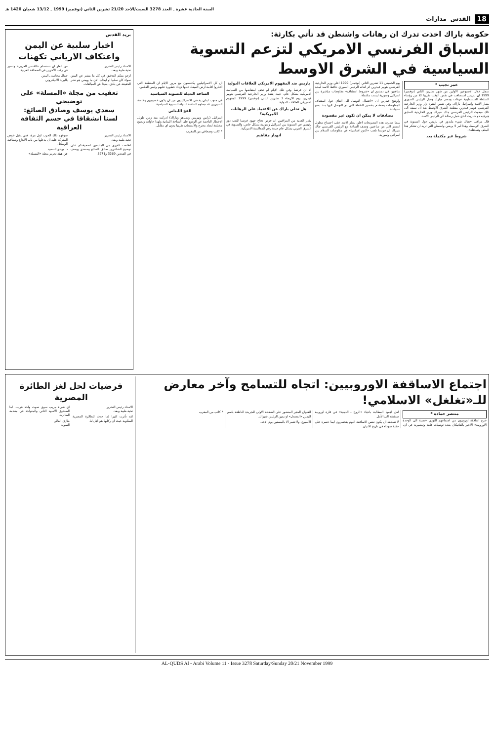السنة الحادية عشرة ـ العدد 3278 السبت/الاحد 21/20 تشرين الثاني (نوفمبر) 1999 ـ 13/12 شعبان 1420 هـ
18 القدس مدارات
حكومة باراك اخذت تدرك ان رهانات واشنطن قد تأتي بكارثة:
السباق الفرنسي الامريكي لتزعم التسوية السياسية في الشرق الاوسط
عمر نجيب *
سجل خلال الاسبوعين الاولين من شهر تشرين الثاني (نوفمبر) 1999 ان باريس استضافت في نفس الوقت تقريبا كلا من رؤساء السلطة الفلسطينية عرفات ومصر مبارك ونجل الرئيس السوري بشار الاسد واسرائيل باراك، وفي نفس الفترة زار وزير الخارجية الفرنسي هوبير فيدرين منطقة الشرق الاوسط بعد ان سبقه الى ذلك مبعوث الرئيس الفرنسي جاك شيراك وزير الخارجية السابق هيرفيه دو شاريت الذي حمل رسالة الى الرئيس الاسد.
قال مراقب «هناك شيء مايدور في باريس حول التسوية في الشرق الاوسط، وهذا امر لا يرضي واشنطن التي تريد ان تحتكر هذا الملف وتستغله».
شروط غير مكتملة بعد
يوم الخميس 11 تشرين الثاني (نوفمبر) 1999 اعلن وزير الخارجية الفرنسي هوبير فيدرين اثر لقائه الرئيس السوري حافظ الاسد لمدة ساعتين في دمشق ان «شروط استئناف» مفاوضات مباشرة بين اسرائيل وسورية ليست مكتملة.
واوضح فيدرين ان «احتمال التوصل الى اتفاق حول استئناف المفاوضات يصطدم بتفسير النقطة التي تم التوصل اليها منذ بضع سنوات».
مصادفات لا يمكن ان تكون غير مقصودة
بينما صدرت هذه التصريحات اعلن بشار الاسد عقب اجتماع مطول استمر اكثر من ساعتين ونصف الساعة مع الرئيس الفرنسي جاك شيراك ان فرنسا تلعب «الدور اساسيا» في مفاوضات السلام بين اسرائيل وسورية.
باريس ضد المفهوم الامريكي للعلاقات الدولية
الا ان فرنسا وفي تلك الايام لم تخف امتعاضها من السياسة الامريكية بشكل عام، حيث ينتقد وزير الخارجية الفرنسي هوبير فيدرين يوم الاربعاء 3 تشرين الثاني (نوفمبر) 1999 المفهوم الامريكي للعلاقات الدولية.
هل تخلى باراك عن الاعتماد على الرهانات الامريكية؟
يقدر العديد من المراقبين ان فرص نجاح جهود فرنسا للعب دور رئيسي في التسوية بين اسرائيل وسورية بشكل خاص، والتسوية في الشرق العربي بشكل عام جيدة رغم المعاكسة الامريكية.
انهيار مفاهيم
ان كل الاسرائيليين يكتشفون مع مرور الايام ان المنطقة التي اختاروا اقامة ارض الميعاد عليها تزداد خطورة عليهم وليس العكس.
الساحة البديلة للتسوية السياسية
في جنوب لبنان يخشى الاسرائيليون من ان يكون خصومهم وخاصة السوريين قد جعلوه الساحة البديلة للتسوية السياسية.
الفخ اللبناني
اسرائيل (رابين وبيريس ونتنياهو وباراك) ادركت منذ زمن طويل الاخطار الناجمة عن الوضع على الساحة اللبنانية ولهذا حاولت وبصيغ مختلفة ايجاد مخرج والانسحاب تقريبا بدون اي مقابل.
* كاتب وصحافي من المغرب
بريد القدس
اخبار سلبية عن اليمن
واعتكاف الارياني تكهنات
الاستاذ رئيس التحرير
تحية طيبة وبعد،
ارجو منكم التدقيق في كل ما ينشر عن اليمن سواء كان سلبيا او ايجابيا، لان ما يهمني هو نشر الحقيقة عن بلدي، بعيدا عن المبالغات.
من العار ان تستسلم «القدس العربي» وتسير في ركب الآخرين في الصحافة العربية.
جمال محاميد ـ اليمن
بالبريد الاليكتروني
تعقيب من مجلة «المسلة» على توضيحي
سعدي يوسف وصادق الصائغ:
لسنا انشقاقا في جسم الثقافة العراقية
الاستاذ رئيس التحرير
تحية طيبة وبعد،
اطلعت كغيري من المتابعين لصحيفتكم على توضيح الشاعرين صادق الصائغ وسعدي يوسف في العددين 3269 و3271.
سوقهم ذلك الحزب اول مرة، فمن يقبل خوض المعركة عليه ان يدخلها من باب الابداع وشفافية الوسائل.
د. مهدي السعيد
عن هيئة تحرير مجلة «المسلة»
اجتماع الاساقفة الاوروبيين: اتجاه للتسامح وآخر معارض للـ«تغلغل» الاسلامي!
منتصر حمادة *
خرج اساقفة اوروبيون من اجتماعهم الثوري «نسبة الى الوحدة الاوروبية» الاخير بالفاتيكان بعدة توصيات قلقة وتبشيرية في آن، لعل اهمها المطالبة باحياء «الروح ـ الدينية» في قارة اوروبية ستفتقد الى الأمل.
لا نستبعد ان يكون نفس الاساقفة اليوم يتحسرون ايما حسرة على حقبة سوداء في تاريخ الاديان.
العنوان المثير المنشور على الصفحة الاولى للجريدة الناطقة باسم اليمين «المعتدل» او يمين الرئيس شيراك.
الاسبوع، ولا تعمر الا بالمسنين يوم الاحد.
* كاتب من المغرب
فرضيات لحل لغز الطائرة المصرية
الاستاذ رئيس التحرير
تحية طيبة وبعد،
لقد تأثرت كثيرا لما حدث للطائرة المصرية المنكوبة حيث ان ركابها هم اهل لنا.
اي شيء مريب سوى صوت واحد غريب، اما الصندوق الاسود الثاني والمتواجد في مقدمة الطائرة.
طارق العالي
السويد
AL-QUDS Al - Arabi Volume 11 - Issue 3278 Saturday/Sunday 20/21 November 1999